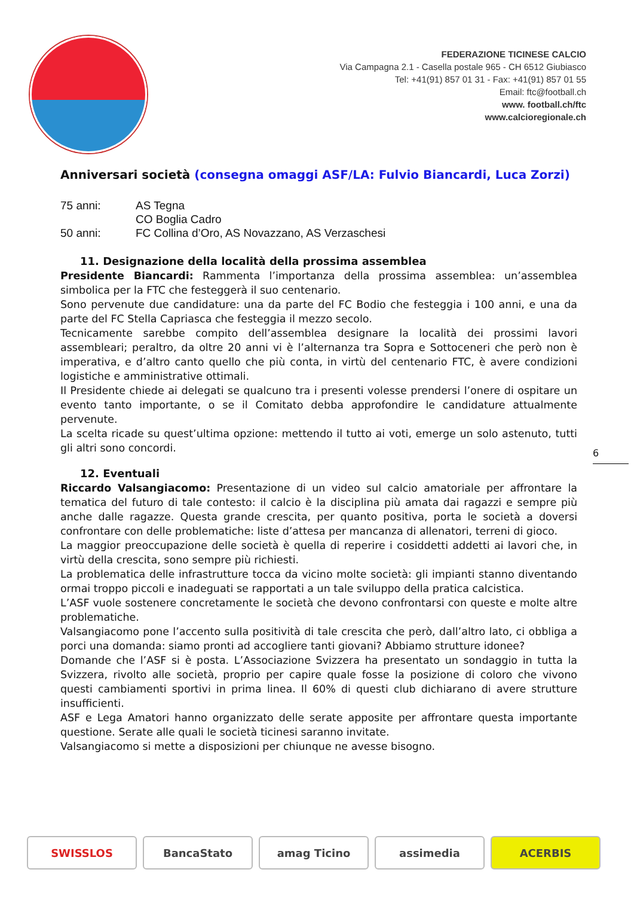FEDERAZIONE TICINESE CALCIO
Via Campagna 2.1 - Casella postale 965 - CH 6512 Giubiasco
Tel: +41(91) 857 01 31 - Fax: +41(91) 857 01 55
Email: ftc@football.ch
www. football.ch/ftc
www.calcioregionale.ch
Anniversari società (consegna omaggi ASF/LA: Fulvio Biancardi, Luca Zorzi)
75 anni: AS Tegna
CO Boglia Cadro
50 anni: FC Collina d’Oro, AS Novazzano, AS Verzaschesi
11. Designazione della località della prossima assemblea
Presidente Biancardi: Rammenta l’importanza della prossima assemblea: un’assemblea simbolica per la FTC che festeggerà il suo centenario.
Sono pervenute due candidature: una da parte del FC Bodio che festeggia i 100 anni, e una da parte del FC Stella Capriasca che festeggia il mezzo secolo.
Tecnicamente sarebbe compito dell’assemblea designare la località dei prossimi lavori assembleari; peraltro, da oltre 20 anni vi è l’alternanza tra Sopra e Sottoceneri che però non è imperativa, e d’altro canto quello che più conta, in virtù del centenario FTC, è avere condizioni logistiche e amministrative ottimali.
Il Presidente chiede ai delegati se qualcuno tra i presenti volesse prendersi l’onere di ospitare un evento tanto importante, o se il Comitato debba approfondire le candidature attualmente pervenute.
La scelta ricade su quest’ultima opzione: mettendo il tutto ai voti, emerge un solo astenuto, tutti gli altri sono concordi.
12. Eventuali
Riccardo Valsangiacomo: Presentazione di un video sul calcio amatoriale per affrontare la tematica del futuro di tale contesto: il calcio è la disciplina più amata dai ragazzi e sempre più anche dalle ragazze. Questa grande crescita, per quanto positiva, porta le società a doversi confrontare con delle problematiche: liste d’attesa per mancanza di allenatori, terreni di gioco.
La maggior preoccupazione delle società è quella di reperire i cosiddetti addetti ai lavori che, in virtù della crescita, sono sempre più richiesti.
La problematica delle infrastrutture tocca da vicino molte società: gli impianti stanno diventando ormai troppo piccoli e inadeguati se rapportati a un tale sviluppo della pratica calcistica.
L’ASF vuole sostenere concretamente le società che devono confrontarsi con queste e molte altre problematiche.
Valsangiacomo pone l’accento sulla positività di tale crescita che però, dall’altro lato, ci obbliga a porci una domanda: siamo pronti ad accogliere tanti giovani? Abbiamo strutture idonee?
Domande che l’ASF si è posta. L’Associazione Svizzera ha presentato un sondaggio in tutta la Svizzera, rivolto alle società, proprio per capire quale fosse la posizione di coloro che vivono questi cambiamenti sportivi in prima linea. Il 60% di questi club dichiarano di avere strutture insufficienti.
ASF e Lega Amatori hanno organizzato delle serate apposite per affrontare questa importante questione. Serate alle quali le società ticinesi saranno invitate.
Valsangiacomo si mette a disposizioni per chiunque ne avesse bisogno.
6
SWISSLOS BancaStato amag Ticino assimedia ACERBIS